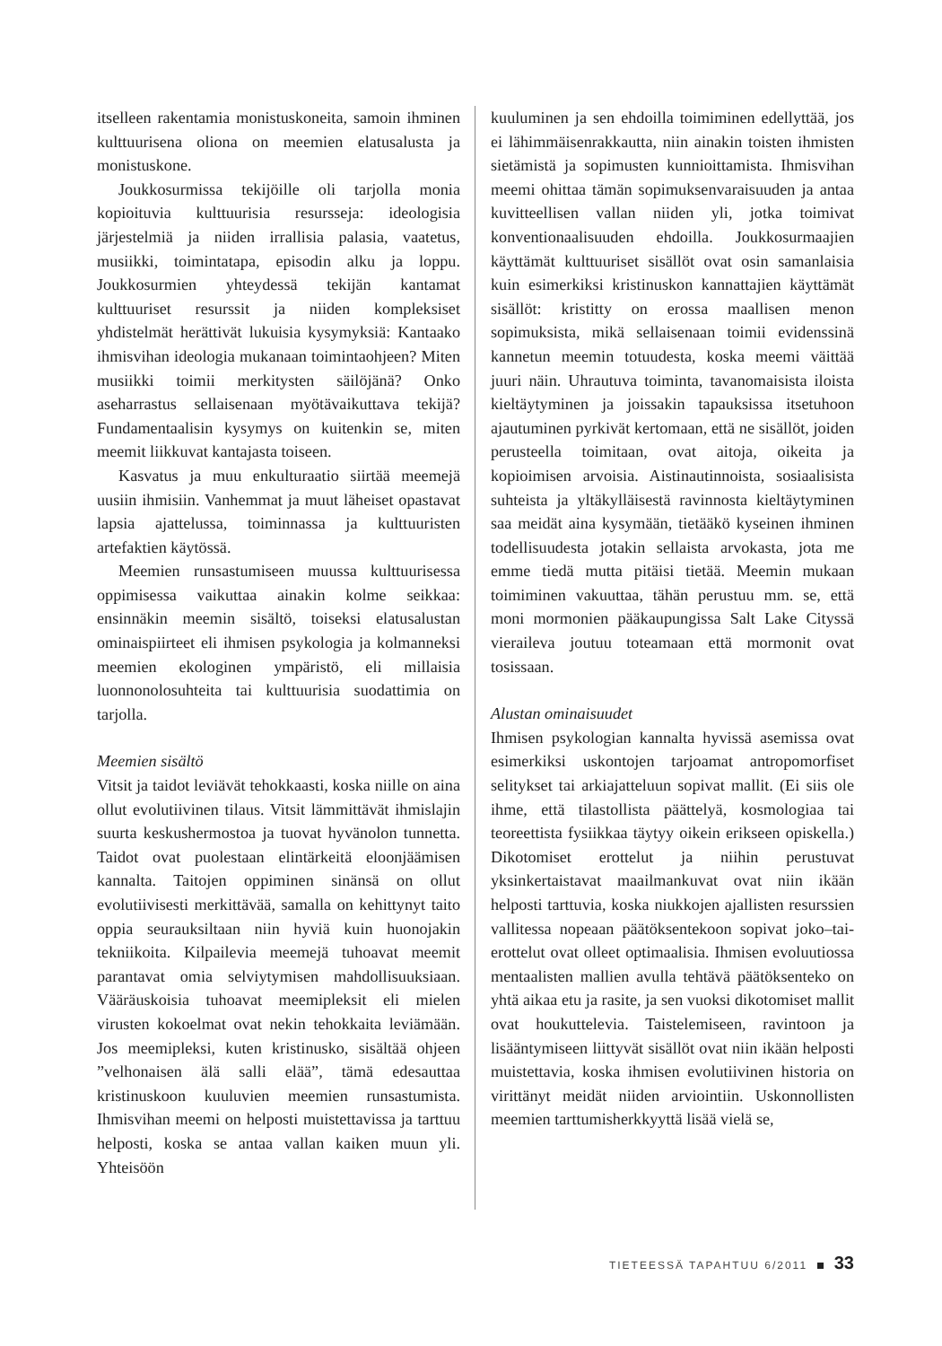itselleen rakentamia monistuskoneita, samoin ihminen kulttuurisena oliona on meemien elatusalusta ja monistuskone.
Joukkosurmissa tekijöille oli tarjolla monia kopioituvia kulttuurisia resursseja: ideologisia järjestelmiä ja niiden irrallisia palasia, vaatetus, musiikki, toimintatapa, episodin alku ja loppu. Joukkosurmien yhteydessä tekijän kantamat kulttuuriset resurssit ja niiden kompleksiset yhdistelmät herättivät lukuisia kysymyksiä: Kantaako ihmisvihan ideologia mukanaan toimintaohjeen? Miten musiikki toimii merkitysten säilöjänä? Onko aseharrastus sellaisenaan myötävaikuttava tekijä? Fundamentaalisin kysymys on kuitenkin se, miten meemit liikkuvat kantajasta toiseen.
Kasvatus ja muu enkulturaatio siirtää meemejä uusiin ihmisiin. Vanhemmat ja muut läheiset opastavat lapsia ajattelussa, toiminnassa ja kulttuuristen artefaktien käytössä.
Meemien runsastumiseen muussa kulttuurisessa oppimisessa vaikuttaa ainakin kolme seikkaa: ensinnäkin meemin sisältö, toiseksi elatusalustan ominaispiirteet eli ihmisen psykologia ja kolmanneksi meemien ekologinen ympäristö, eli millaisia luonnonolosuhteita tai kulttuurisia suodattimia on tarjolla.
Meemien sisältö
Vitsit ja taidot leviävät tehokkaasti, koska niille on aina ollut evolutiivinen tilaus. Vitsit lämmittävät ihmislajin suurta keskushermostoa ja tuovat hyvänolon tunnetta. Taidot ovat puolestaan elintärkeitä eloonjäämisen kannalta. Taitojen oppiminen sinänsä on ollut evolutiivisesti merkittävää, samalla on kehittynyt taito oppia seurauksiltaan niin hyviä kuin huonojakin tekniikoita. Kilpailevia meemejä tuhoavat meemit parantavat omia selviytymisen mahdollisuuksiaan. Vääräuskoisia tuhoavat meemipleksit eli mielen virusten kokoelmat ovat nekin tehokkaita leviämään. Jos meemipleksi, kuten kristinusko, sisältää ohjeen ”velhonaisen älä salli elää”, tämä edesauttaa kristinuskoon kuuluvien meemien runsastumista. Ihmisvihan meemi on helposti muistettavissa ja tarttuu helposti, koska se antaa vallan kaiken muun yli. Yhteisöön
kuuluminen ja sen ehdoilla toimiminen edellyttää, jos ei lähimmäisenrakkautta, niin ainakin toisten ihmisten sietämistä ja sopimusten kunnioittamista. Ihmisvihan meemi ohittaa tämän sopimuksenvaraisuuden ja antaa kuvitteellisen vallan niiden yli, jotka toimivat konventionaalisuuden ehdoilla. Joukkosurmaajien käyttämät kulttuuriset sisällöt ovat osin samanlaisia kuin esimerkiksi kristinuskon kannattajien käyttämät sisällöt: kristitty on erossa maallisen menon sopimuksista, mikä sellaisenaan toimii evidenssinä kannetun meemin totuudesta, koska meemi väittää juuri näin. Uhrautuva toiminta, tavanomaisista iloista kieltäytyminen ja joissakin tapauksissa itsetuhoon ajautuminen pyrkivät kertomaan, että ne sisällöt, joiden perusteella toimitaan, ovat aitoja, oikeita ja kopioimisen arvoisia. Aistinautinnoista, sosiaalisista suhteista ja yltäkylläisestä ravinnosta kieltäytyminen saa meidät aina kysymään, tietääkö kyseinen ihminen todellisuudesta jotakin sellaista arvokasta, jota me emme tiedä mutta pitäisi tietää. Meemin mukaan toimiminen vakuuttaa, tähän perustuu mm. se, että moni mormonien pääkaupungissa Salt Lake Cityssä vieraileva joutuu toteamaan että mormonit ovat tosissaan.
Alustan ominaisuudet
Ihmisen psykologian kannalta hyvissä asemissa ovat esimerkiksi uskontojen tarjoamat antropomorfiset selitykset tai arkiajatteluun sopivat mallit. (Ei siis ole ihme, että tilastollista päättelyä, kosmologiaa tai teoreettista fysiikkaa täytyy oikein erikseen opiskella.) Dikotomiset erottelut ja niihin perustuvat yksinkertaistavat maailmankuvat ovat niin ikään helposti tarttuvia, koska niukkojen ajallisten resurssien vallitessa nopeaan päätöksentekoon sopivat joko–tai-erottelut ovat olleet optimaalisia. Ihmisen evoluutiossa mentaalisten mallien avulla tehtävä päätöksenteko on yhtä aikaa etu ja rasite, ja sen vuoksi dikotomiset mallit ovat houkuttelevia. Taistelemiseen, ravintoon ja lisääntymiseen liittyvät sisällöt ovat niin ikään helposti muistettavia, koska ihmisen evolutiivinen historia on virittänyt meidät niiden arviointiin. Uskonnollisten meemien tarttumisherkkyyttä lisää vielä se,
TIETEESSÄ TAPAHTUU 6/2011 33